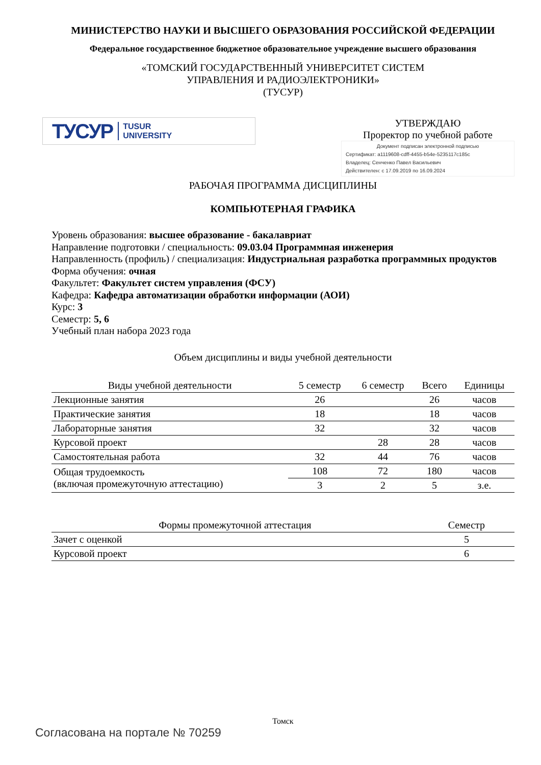МИНИСТЕРСТВО НАУКИ И ВЫСШЕГО ОБРАЗОВАНИЯ РОССИЙСКОЙ ФЕДЕРАЦИИ
Федеральное государственное бюджетное образовательное учреждение высшего образования
«ТОМСКИЙ ГОСУДАРСТВЕННЫЙ УНИВЕРСИТЕТ СИСТЕМ
УПРАВЛЕНИЯ И РАДИОЭЛЕКТРОНИКИ»
(ТУСУР)
ТУСУР TUSUR
UNIVERSITY
УТВЕРЖДАЮ
Проректор по учебной работе
Документ подписан электронной подписью
Сертификат: a1119608-cdff-4455-b54e-5235117c185c
Владелец: Сенченко Павел Васильевич
Действителен: с 17.09.2019 по 16.09.2024
РАБОЧАЯ ПРОГРАММА ДИСЦИПЛИНЫ
КОМПЬЮТЕРНАЯ ГРАФИКА
Уровень образования: высшее образование - бакалавриат
Направление подготовки / специальность: 09.03.04 Программная инженерия
Направленность (профиль) / специализация: Индустриальная разработка программных продуктов
Форма обучения: очная
Факультет: Факультет систем управления (ФСУ)
Кафедра: Кафедра автоматизации обработки информации (АОИ)
Курс: 3
Семестр: 5, 6
Учебный план набора 2023 года
Объем дисциплины и виды учебной деятельности
| Виды учебной деятельности | 5 семестр | 6 семестр | Всего | Единицы |
| --- | --- | --- | --- | --- |
| Лекционные занятия | 26 | | 26 | часов |
| Практические занятия | 18 | | 18 | часов |
| Лабораторные занятия | 32 | | 32 | часов |
| Курсовой проект | | 28 | 28 | часов |
| Самостоятельная работа | 32 | 44 | 76 | часов |
| Общая трудоемкость (включая промежуточную аттестацию) | 108 | 72 | 180 | часов |
| | 3 | 2 | 5 | з.е. |
| Формы промежуточной аттестация | Семестр |
| --- | --- |
| Зачет с оценкой | 5 |
| Курсовой проект | 6 |
Томск
Согласована на портале № 70259